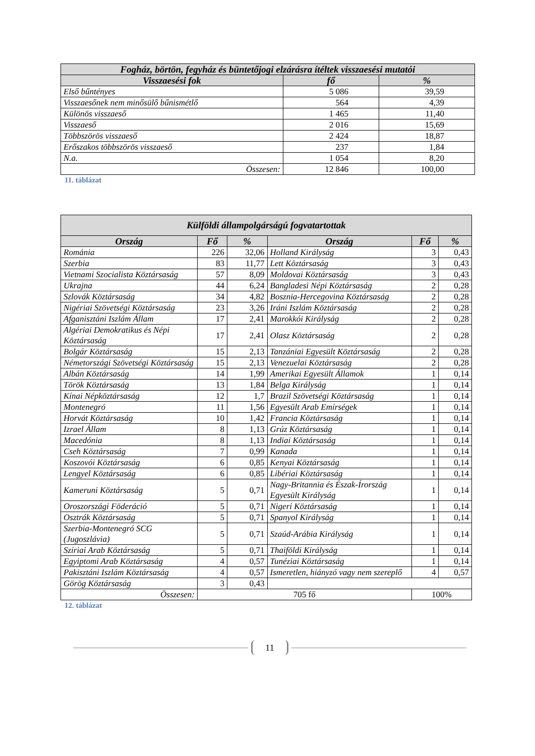| Fogház, börtön, fegyház és büntetőjogi elzárásra ítéltek visszaesési mutatói | | |
| --- | --- | --- |
| Visszaesési fok | fő | % |
| Első bűntényes | 5 086 | 39,59 |
| Visszaesőnek nem minősülő bűnismétlő | 564 | 4,39 |
| Különös visszaeső | 1 465 | 11,40 |
| Visszaeső | 2 016 | 15,69 |
| Többszörös visszaeső | 2 424 | 18,87 |
| Erőszakos többszörös visszaeső | 237 | 1,84 |
| N.a. | 1 054 | 8,20 |
| Összesen: | 12 846 | 100,00 |
11. táblázat
| Külföldi állampolgárságú fogvatartottak | | | | | |
| --- | --- | --- | --- | --- | --- |
| Ország | Fő | % | Ország | Fő | % |
| Románia | 226 | 32,06 | Holland Királyság | 3 | 0,43 |
| Szerbia | 83 | 11,77 | Lett Köztársaság | 3 | 0,43 |
| Vietnami Szocialista Köztársaság | 57 | 8,09 | Moldovai Köztársaság | 3 | 0,43 |
| Ukrajna | 44 | 6,24 | Bangladesi Népi Köztársaság | 2 | 0,28 |
| Szlovák Köztársaság | 34 | 4,82 | Bosznia-Hercegovina Köztársaság | 2 | 0,28 |
| Nigériai Szövetségi Köztársaság | 23 | 3,26 | Iráni Iszlám Köztársaság | 2 | 0,28 |
| Afganisztáni Iszlám Állam | 17 | 2,41 | Marokkói Királyság | 2 | 0,28 |
| Algériai Demokratikus és Népi Köztársaság | 17 | 2,41 | Olasz Köztársaság | 2 | 0,28 |
| Bolgár Köztársaság | 15 | 2,13 | Tanzániai Egyesült Köztársaság | 2 | 0,28 |
| Németországi Szövetségi Köztársaság | 15 | 2,13 | Venezuelai Köztársaság | 2 | 0,28 |
| Albán Köztársaság | 14 | 1,99 | Amerikai Egyesült Államok | 1 | 0,14 |
| Török Köztársaság | 13 | 1,84 | Belga Királyság | 1 | 0,14 |
| Kínai Népköztársaság | 12 | 1,7 | Brazil Szövetségi Köztársaság | 1 | 0,14 |
| Montenegró | 11 | 1,56 | Egyesült Arab Emírségek | 1 | 0,14 |
| Horvát Köztársaság | 10 | 1,42 | Francia Köztársaság | 1 | 0,14 |
| Izrael Állam | 8 | 1,13 | Grúz Köztársaság | 1 | 0,14 |
| Macedónia | 8 | 1,13 | Indiai Köztársaság | 1 | 0,14 |
| Cseh Köztársaság | 7 | 0,99 | Kanada | 1 | 0,14 |
| Koszovói Köztársaság | 6 | 0,85 | Kenyai Köztársaság | 1 | 0,14 |
| Lengyel Köztársaság | 6 | 0,85 | Libériai Köztársaság | 1 | 0,14 |
| Kameruni Köztársaság | 5 | 0,71 | Nagy-Britannia és Észak-Írország Egyesült Királyság | 1 | 0,14 |
| Oroszországi Föderáció | 5 | 0,71 | Nigeri Köztársaság | 1 | 0,14 |
| Osztrák Köztársaság | 5 | 0,71 | Spanyol Királyság | 1 | 0,14 |
| Szerbia-Montenegró SCG (Jugoszlávia) | 5 | 0,71 | Szaúd-Arábia Királyság | 1 | 0,14 |
| Szíriai Arab Köztársaság | 5 | 0,71 | Thaiföldi Királyság | 1 | 0,14 |
| Egyiptomi Arab Köztársaság | 4 | 0,57 | Tunéziai Köztársaság | 1 | 0,14 |
| Pakisztáni Iszlám Köztársaság | 4 | 0,57 | Ismeretlen, hiányzó vagy nem szereplő | 4 | 0,57 |
| Görög Köztársaság | 3 | 0,43 | | | |
| Összesen: | 705 fő | | | 100% | |
12. táblázat
11